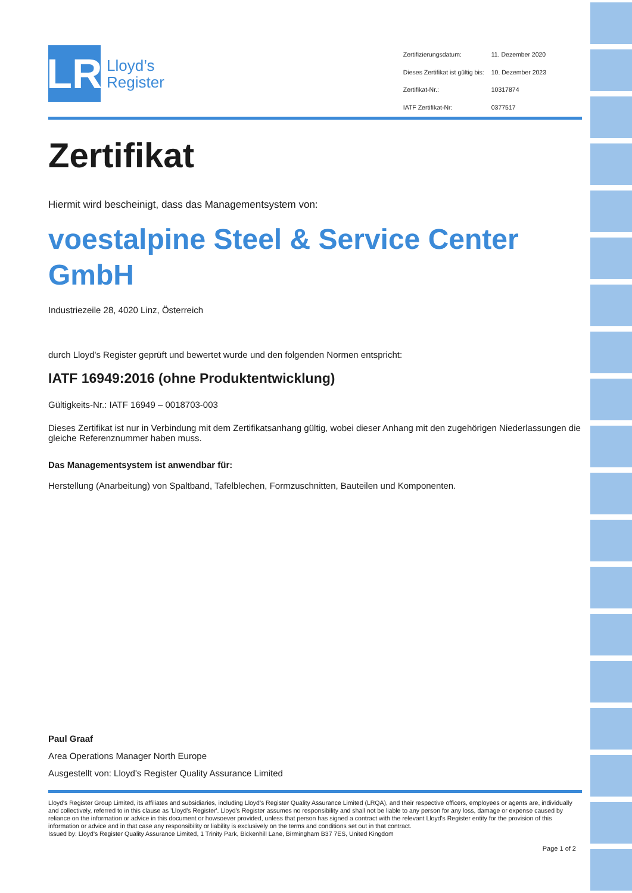LR
Lloyd’s
Register
| Zertifizierungsdatum: | 11. Dezember 2020 |
| Dieses Zertifikat ist gültig bis: | 10. Dezember 2023 |
| Zertifikat-Nr.: | 10317874 |
| IATF Zertifikat-Nr: | 0377517 |
Zertifikat
Hiermit wird bescheinigt, dass das Managementsystem von:
voestalpine Steel & Service Center GmbH
Industriezeile 28, 4020 Linz, Österreich
durch Lloyd's Register geprüft und bewertet wurde und den folgenden Normen entspricht:
IATF 16949:2016 (ohne Produktentwicklung)
Gültigkeits-Nr.: IATF 16949 – 0018703-003
Dieses Zertifikat ist nur in Verbindung mit dem Zertifikatsanhang gültig, wobei dieser Anhang mit den zugehörigen Niederlassungen die gleiche Referenznummer haben muss.
Das Managementsystem ist anwendbar für:
Herstellung (Anarbeitung) von Spaltband, Tafelblechen, Formzuschnitten, Bauteilen und Komponenten.
Paul Graaf
Area Operations Manager North Europe
Ausgestellt von: Lloyd's Register Quality Assurance Limited
Lloyd's Register Group Limited, its affiliates and subsidiaries, including Lloyd's Register Quality Assurance Limited (LRQA), and their respective officers, employees or agents are, individually and collectively, referred to in this clause as 'Lloyd's Register'. Lloyd's Register assumes no responsibility and shall not be liable to any person for any loss, damage or expense caused by reliance on the information or advice in this document or howsoever provided, unless that person has signed a contract with the relevant Lloyd's Register entity for the provision of this information or advice and in that case any responsibility or liability is exclusively on the terms and conditions set out in that contract.
Issued by: Lloyd's Register Quality Assurance Limited, 1 Trinity Park, Bickenhill Lane, Birmingham B37 7ES, United Kingdom
Page 1 of 2